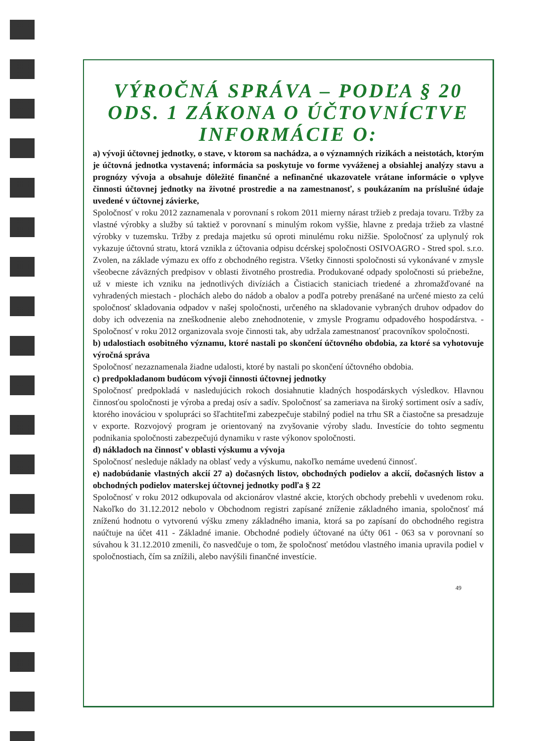VÝROČNÁ SPRÁVA – PODĽA § 20 ODS. 1 ZÁKONA O ÚČTOVNÍCTVE INFORMÁCIE O:
a) vývoji účtovnej jednotky, o stave, v ktorom sa nachádza, a o významných rizikách a neistotách, ktorým je účtovná jednotka vystavená; informácia sa poskytuje vo forme vyváženej a obsiahlej analýzy stavu a prognózy vývoja a obsahuje dôležité finančné a nefinančné ukazovatele vrátane informácie o vplyve činnosti účtovnej jednotky na životné prostredie a na zamestnanosť, s poukázaním na príslušné údaje uvedené v účtovnej závierke,
Spoločnosť v roku 2012 zaznamenala v porovnaní s rokom 2011 mierny nárast tržieb z predaja tovaru. Tržby za vlastné výrobky a služby sú taktiež v porovnaní s minulým rokom vyššie, hlavne z predaja tržieb za vlastné výrobky v tuzemsku. Tržby z predaja majetku sú oproti minulému roku nižšie. Spoločnosť za uplynulý rok vykazuje účtovnú stratu, ktorá vznikla z účtovania odpisu dcérskej spoločnosti OSIVOAGRO - Stred spol. s.r.o. Zvolen, na základe výmazu ex offo z obchodného registra. Všetky činnosti spoločnosti sú vykonávané v zmysle všeobecne záväzných predpisov v oblasti životného prostredia. Produkované odpady spoločnosti sú priebežne, už v mieste ich vzniku na jednotlivých divíziách a Čistiacich staniciach triedené a zhromažďované na vyhradených miestach - plochách alebo do nádob a obalov a podľa potreby prenášané na určené miesto za celú spoločnosť skladovania odpadov v našej spoločnosti, určeného na skladovanie vybraných druhov odpadov do doby ich odvezenia na zneškodnenie alebo znehodnotenie, v zmysle Programu odpadového hospodárstva. - Spoločnosť v roku 2012 organizovala svoje činnosti tak, aby udržala zamestnanosť pracovníkov spoločnosti.
b) udalostiach osobitného významu, ktoré nastali po skončení účtovného obdobia, za ktoré sa vyhotovuje výročná správa
Spoločnosť nezaznamenala žiadne udalosti, ktoré by nastali po skončení účtovného obdobia.
c) predpokladanom budúcom vývoji činnosti účtovnej jednotky
Spoločnosť predpokladá v nasledujúcich rokoch dosiahnutie kladných hospodárskych výsledkov. Hlavnou činnosťou spoločnosti je výroba a predaj osív a sadív. Spoločnosť sa zameriava na široký sortiment osív a sadív, ktorého inováciou v spolupráci so šľachtiteľmi zabezpečuje stabilný podiel na trhu SR a čiastočne sa presadzuje v exporte. Rozvojový program je orientovaný na zvyšovanie výroby sladu. Investície do tohto segmentu podnikania spoločnosti zabezpečujú dynamiku v raste výkonov spoločnosti.
d) nákladoch na činnosť v oblasti výskumu a vývoja
Spoločnosť nesleduje náklady na oblasť vedy a výskumu, nakoľko nemáme uvedenú činnosť.
e) nadobúdanie vlastných akcií 27 a) dočasných listov, obchodných podielov a akcií, dočasných listov a obchodných podielov materskej účtovnej jednotky podľa § 22
Spoločnosť v roku 2012 odkupovala od akcionárov vlastné akcie, ktorých obchody prebehli v uvedenom roku. Nakoľko do 31.12.2012 nebolo v Obchodnom registri zapísané zníženie základného imania, spoločnosť má zníženú hodnotu o vytvorenú výšku zmeny základného imania, ktorá sa po zapísaní do obchodného registra naúčtuje na účet 411 - Základné imanie. Obchodné podiely účtované na účty 061 - 063 sa v porovnaní so súvahou k 31.12.2010 zmenili, čo nasvedčuje o tom, že spoločnosť metódou vlastného imania upravila podiel v spoločnostiach, čím sa znížili, alebo navýšili finančné investície.
49